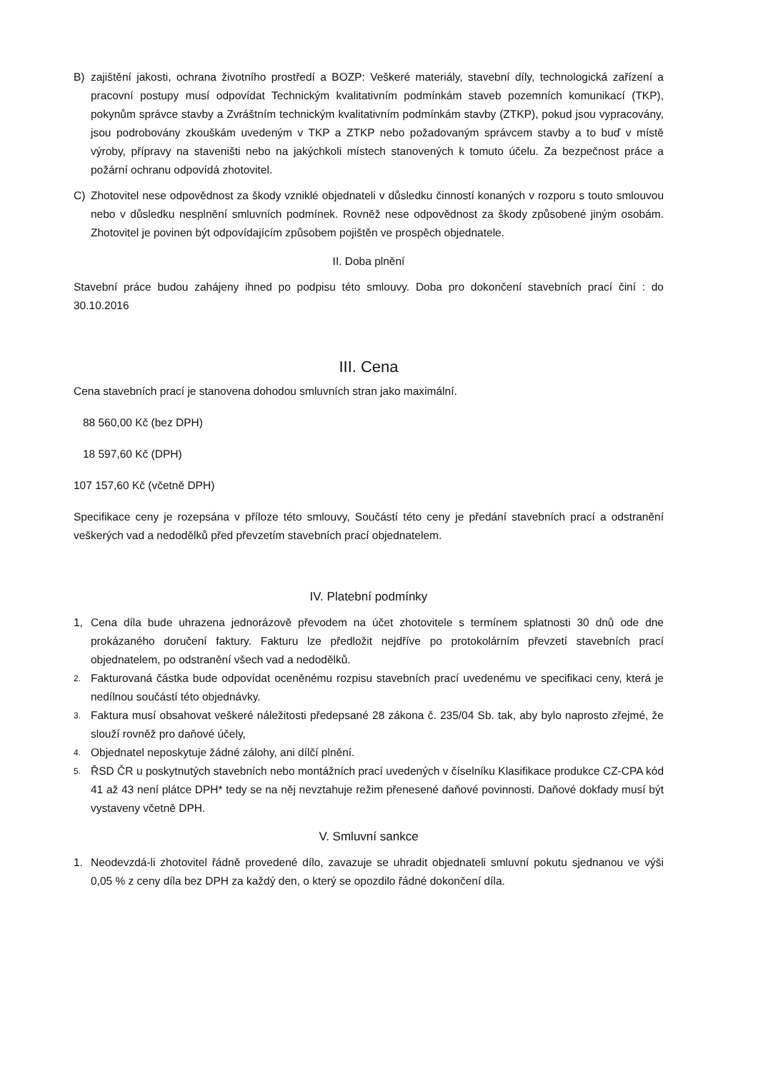B) zajištění jakosti, ochrana životního prostředí a BOZP: Veškeré materiály, stavební díly, technologická zařízení a pracovní postupy musí odpovídat Technickým kvalitativním podmínkám staveb pozemních komunikací (TKP), pokynům správce stavby a Zvráštním technickým kvalitativním podmínkám stavby (ZTKP), pokud jsou vypracovány, jsou podrobovány zkouškám uvedeným v TKP a ZTKP nebo požadovaným správcem stavby a to buď v místě výroby, přípravy na staveništi nebo na jakýchkoli místech stanovených k tomuto účelu. Za bezpečnost práce a požární ochranu odpovídá zhotovitel.
C) Zhotovitel nese odpovědnost za škody vzniklé objednateli v důsledku činností konaných v rozporu s touto smlouvou nebo v důsledku nesplnění smluvních podmínek. Rovněž nese odpovědnost za škody způsobené jiným osobám. Zhotovitel je povinen být odpovídajícím způsobem pojištěn ve prospěch objednatele.
II. Doba plnění
Stavební práce budou zahájeny ihned po podpisu této smlouvy. Doba pro dokončení stavebních prací činí : do 30.10.2016
III. Cena
Cena stavebních prací je stanovena dohodou smluvních stran jako maximální.
88 560,00 Kč (bez DPH)
18 597,60 Kč (DPH)
107 157,60 Kč (včetně DPH)
Specifikace ceny je rozepsána v příloze této smlouvy, Součástí této ceny je předání stavebních prací a odstranění veškerých vad a nedodělků před převzetím stavebních prací objednatelem.
IV. Platební podmínky
1, Cena díla bude uhrazena jednorázově převodem na účet zhotovitele s termínem splatnosti 30 dnů ode dne prokázaného doručení faktury. Fakturu lze předložit nejdříve po protokolárním převzetí stavebních prací objednatelem, po odstranění všech vad a nedodělků.
2.
Fakturovaná částka bude odpovídat oceněnému rozpisu stavebních prací uvedenému ve specifikaci ceny, která je nedílnou součástí této objednávky.
3.
Faktura musí obsahovat veškeré náležitosti předepsané 28 zákona č. 235/04 Sb. tak, aby bylo naprosto zřejmé, že slouží rovněž pro daňové účely,
4.
Objednatel neposkytuje žádné zálohy, ani dílčí plnění.
5.
ŘSD ČR u poskytnutých stavebních nebo montážních prací uvedených v číselníku Klasifikace produkce CZ-CPA kód 41 až 43 není plátce DPH* tedy se na něj nevztahuje režim přenesené daňové povinnosti. Daňové dokfady musí být vystaveny včetně DPH.
V. Smluvní sankce
1. Neodevzdá-li zhotovitel řádně provedené dílo, zavazuje se uhradit objednateli smluvní pokutu sjednanou ve výši 0,05 % z ceny díla bez DPH za každý den, o který se opozdilo řádné dokončení díla.